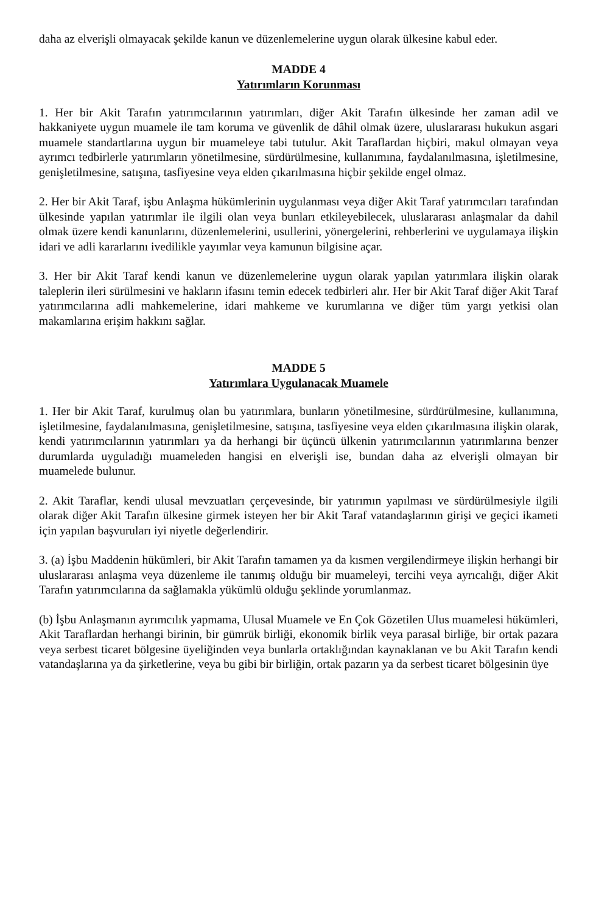daha az elverişli olmayacak şekilde kanun ve düzenlemelerine uygun olarak ülkesine kabul eder.
MADDE 4
Yatırımların Korunması
1. Her bir Akit Tarafın yatırımcılarının yatırımları, diğer Akit Tarafın ülkesinde her zaman adil ve hakkaniyete uygun muamele ile tam koruma ve güvenlik de dâhil olmak üzere, uluslararası hukukun asgari muamele standartlarına uygun bir muameleye tabi tutulur. Akit Taraflardan hiçbiri, makul olmayan veya ayrımcı tedbirlerle yatırımların yönetilmesine, sürdürülmesine, kullanımına, faydalanılmasına, işletilmesine, genişletilmesine, satışına, tasfiyesine veya elden çıkarılmasına hiçbir şekilde engel olmaz.
2. Her bir Akit Taraf, işbu Anlaşma hükümlerinin uygulanması veya diğer Akit Taraf yatırımcıları tarafından ülkesinde yapılan yatırımlar ile ilgili olan veya bunları etkileyebilecek, uluslararası anlaşmalar da dahil olmak üzere kendi kanunlarını, düzenlemelerini, usullerini, yönergelerini, rehberlerini ve uygulamaya ilişkin idari ve adli kararlarını ivedilikle yayımlar veya kamunun bilgisine açar.
3. Her bir Akit Taraf kendi kanun ve düzenlemelerine uygun olarak yapılan yatırımlara ilişkin olarak taleplerin ileri sürülmesini ve hakların ifasını temin edecek tedbirleri alır. Her bir Akit Taraf diğer Akit Taraf yatırımcılarına adli mahkemelerine, idari mahkeme ve kurumlarına ve diğer tüm yargı yetkisi olan makamlarına erişim hakkını sağlar.
MADDE 5
Yatırımlara Uygulanacak Muamele
1. Her bir Akit Taraf, kurulmuş olan bu yatırımlara, bunların yönetilmesine, sürdürülmesine, kullanımına, işletilmesine, faydalanılmasına, genişletilmesine, satışına, tasfiyesine veya elden çıkarılmasına ilişkin olarak, kendi yatırımcılarının yatırımları ya da herhangi bir üçüncü ülkenin yatırımcılarının yatırımlarına benzer durumlarda uyguladığı muameleden hangisi en elverişli ise, bundan daha az elverişli olmayan bir muamelede bulunur.
2. Akit Taraflar, kendi ulusal mevzuatları çerçevesinde, bir yatırımın yapılması ve sürdürülmesiyle ilgili olarak diğer Akit Tarafın ülkesine girmek isteyen her bir Akit Taraf vatandaşlarının girişi ve geçici ikameti için yapılan başvuruları iyi niyetle değerlendirir.
3. (a) İşbu Maddenin hükümleri, bir Akit Tarafın tamamen ya da kısmen vergilendirmeye ilişkin herhangi bir uluslararası anlaşma veya düzenleme ile tanımış olduğu bir muameleyi, tercihi veya ayrıcalığı, diğer Akit Tarafın yatırımcılarına da sağlamakla yükümlü olduğu şeklinde yorumlanmaz.
(b) İşbu Anlaşmanın ayrımcılık yapmama, Ulusal Muamele ve En Çok Gözetilen Ulus muamelesi hükümleri, Akit Taraflardan herhangi birinin, bir gümrük birliği, ekonomik birlik veya parasal birliğe, bir ortak pazara veya serbest ticaret bölgesine üyeliğinden veya bunlarla ortaklığından kaynaklanan ve bu Akit Tarafın kendi vatandaşlarına ya da şirketlerine, veya bu gibi bir birliğin, ortak pazarın ya da serbest ticaret bölgesinin üye